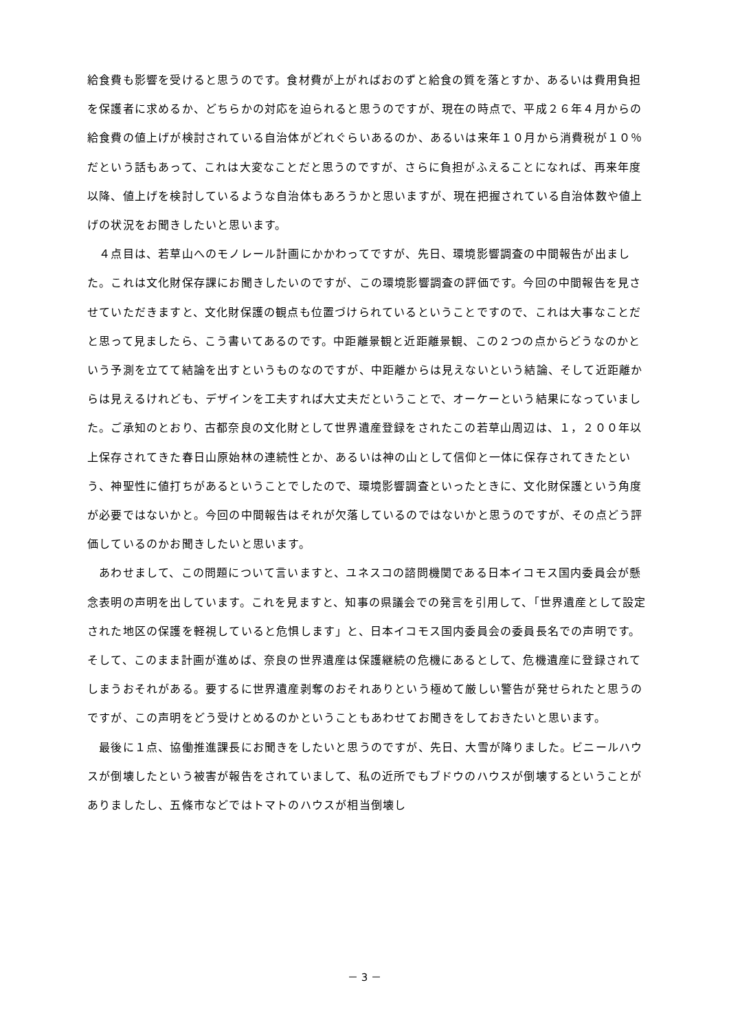給食費も影響を受けると思うのです。食材費が上がればおのずと給食の質を落とすか、あるいは費用負担を保護者に求めるか、どちらかの対応を迫られると思うのですが、現在の時点で、平成２６年４月からの給食費の値上げが検討されている自治体がどれぐらいあるのか、あるいは来年１０月から消費税が１０％だという話もあって、これは大変なことだと思うのですが、さらに負担がふえることになれば、再来年度以降、値上げを検討しているような自治体もあろうかと思いますが、現在把握されている自治体数や値上げの状況をお聞きしたいと思います。
　４点目は、若草山へのモノレール計画にかかわってですが、先日、環境影響調査の中間報告が出ました。これは文化財保存課にお聞きしたいのですが、この環境影響調査の評価です。今回の中間報告を見させていただきますと、文化財保護の観点も位置づけられているということですので、これは大事なことだと思って見ましたら、こう書いてあるのです。中距離景観と近距離景観、この２つの点からどうなのかという予測を立てて結論を出すというものなのですが、中距離からは見えないという結論、そして近距離からは見えるけれども、デザインを工夫すれば大丈夫だということで、オーケーという結果になっていました。ご承知のとおり、古都奈良の文化財として世界遺産登録をされたこの若草山周辺は、１，２００年以上保存されてきた春日山原始林の連続性とか、あるいは神の山として信仰と一体に保存されてきたという、神聖性に値打ちがあるということでしたので、環境影響調査といったときに、文化財保護という角度が必要ではないかと。今回の中間報告はそれが欠落しているのではないかと思うのですが、その点どう評価しているのかお聞きしたいと思います。
　あわせまして、この問題について言いますと、ユネスコの諮問機関である日本イコモス国内委員会が懸念表明の声明を出しています。これを見ますと、知事の県議会での発言を引用して、「世界遺産として設定された地区の保護を軽視していると危惧します」と、日本イコモス国内委員会の委員長名での声明です。そして、このまま計画が進めば、奈良の世界遺産は保護継続の危機にあるとして、危機遺産に登録されてしまうおそれがある。要するに世界遺産剥奪のおそれありという極めて厳しい警告が発せられたと思うのですが、この声明をどう受けとめるのかということもあわせてお聞きをしておきたいと思います。
　最後に１点、協働推進課長にお聞きをしたいと思うのですが、先日、大雪が降りました。ビニールハウスが倒壊したという被害が報告をされていまして、私の近所でもブドウのハウスが倒壊するということがありましたし、五條市などではトマトのハウスが相当倒壊し
－ 3 －